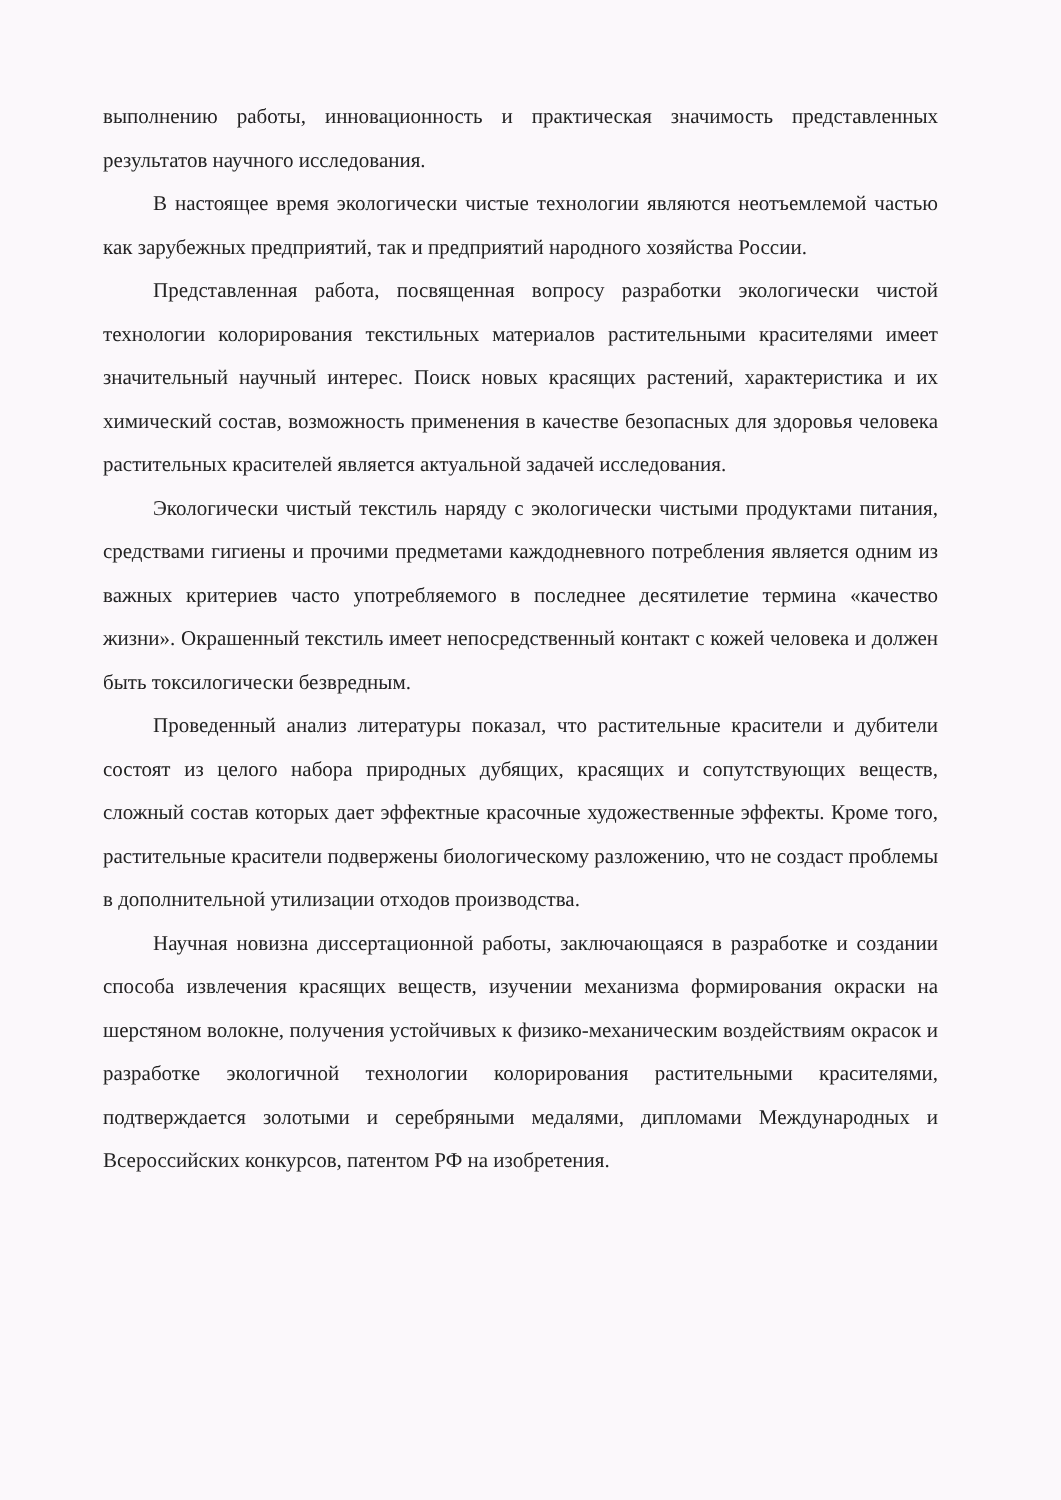выполнению работы, инновационность и практическая значимость представленных результатов научного исследования.
В настоящее время экологически чистые технологии являются неотъемлемой частью как зарубежных предприятий, так и предприятий народного хозяйства России.
Представленная работа, посвященная вопросу разработки экологически чистой технологии колорирования текстильных материалов растительными красителями имеет значительный научный интерес. Поиск новых красящих растений, характеристика и их химический состав, возможность применения в качестве безопасных для здоровья человека растительных красителей является актуальной задачей исследования.
Экологически чистый текстиль наряду с экологически чистыми продуктами питания, средствами гигиены и прочими предметами каждодневного потребления является одним из важных критериев часто употребляемого в последнее десятилетие термина «качество жизни». Окрашенный текстиль имеет непосредственный контакт с кожей человека и должен быть токсилогически безвредным.
Проведенный анализ литературы показал, что растительные красители и дубители состоят из целого набора природных дубящих, красящих и сопутствующих веществ, сложный состав которых дает эффектные красочные художественные эффекты. Кроме того, растительные красители подвержены биологическому разложению, что не создаст проблемы в дополнительной утилизации отходов производства.
Научная новизна диссертационной работы, заключающаяся в разработке и создании способа извлечения красящих веществ, изучении механизма формирования окраски на шерстяном волокне, получения устойчивых к физико-механическим воздействиям окрасок и разработке экологичной технологии колорирования растительными красителями, подтверждается золотыми и серебряными медалями, дипломами Международных и Всероссийских конкурсов, патентом РФ на изобретения.